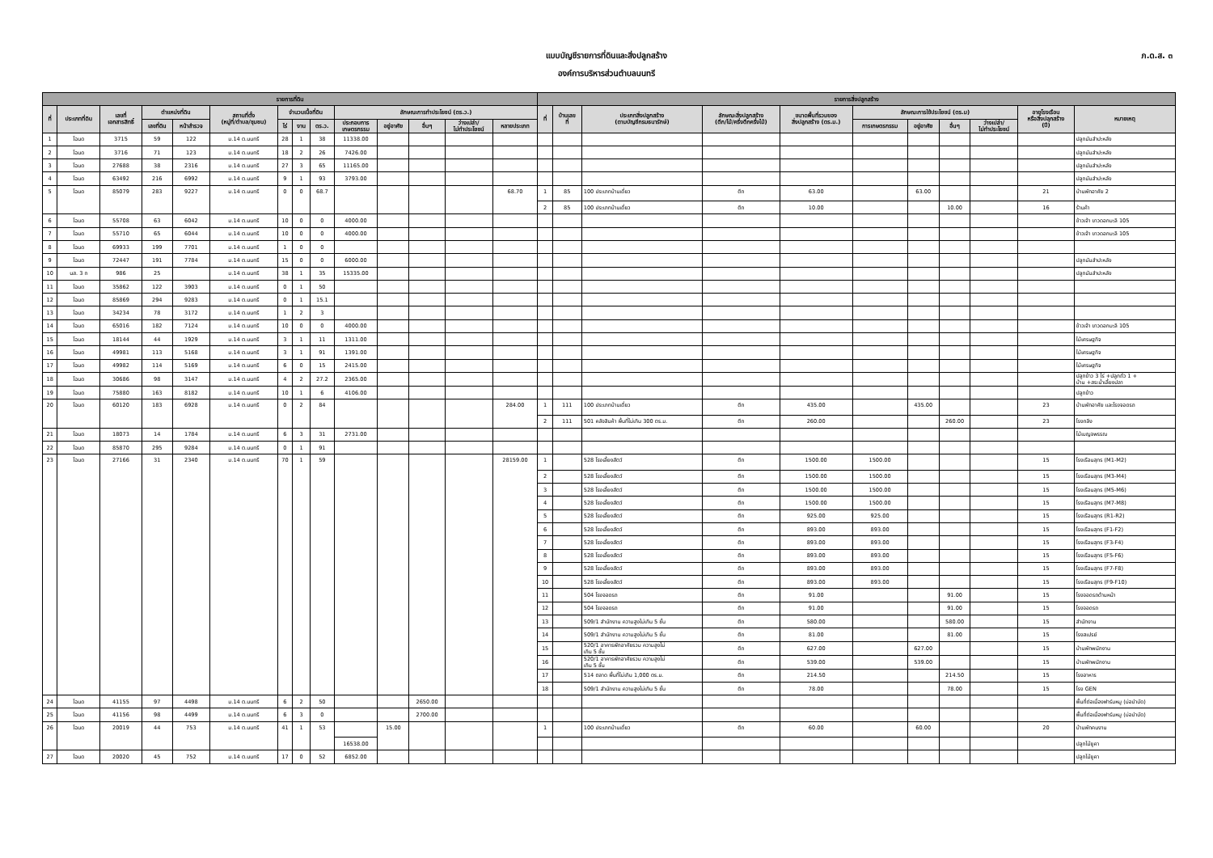ภ.ด.ส. ๓ แบบบัญชีรายการที่ดินและสิ่งปลูกสร้าง
องค์การบริหารส่วนตำบลนนทรี
| รายการที่ดิน | | | | | | | | | | | | | | รายการสิ่งปลูกสร้าง | | | | | | | | | | |
| --- | --- | --- | --- | --- | --- | --- | --- | --- | --- | --- | --- | --- | --- | --- | --- | --- | --- | --- | --- | --- | --- | --- | --- | --- |
| ที่ | ประเภทที่ดิน | เลขที่ เอกสารสิทธิ์ | ตำแหน่งที่ดิน | | สถานที่ตั้ง (หมู่ที่/ตำบล/ชุมชน) | จำนวนเนื้อที่ดิน | | | ลักษณะการทำประโยชน์ (ตร.ว.) | | | | | ที่ | บ้านเลข ที่ | ประเภทสิ่งปลูกสร้าง (ตามบัญชีกรมธนารักษ์) | ลักษณะสิ่งปลูกสร้าง (ตึก/ไม้/ครึ่งตึกครึ่งไม้) | ขนาดพื้นที่รวมของ สิ่งปลูกสร้าง (ตร.ม.) | ลักษณะการใช้ประโยชน์ (ตร.ม) | | | | อายุโรงเรือน หรือสิ่งปลุกสร้าง (ปี) | หมายเหตุ |
| | | | เลขที่ดิน | หน้าสำรวจ | | ไร่ | งาน | ตร.ว. | ประกอบการ เกษตรกรรม | อยู่อาศัย | อื่นๆ | ว่างเปล่า/ ไม่ทำประโยชน์ | หลายประเภท | | | | | | การเกษตรกรรม | อยู่อาศัย | อื่นๆ | ว่างเปล่า/ ไม่ทำประโยชน์ | | |
| 1 | โฉนด | 3715 | 59 | 122 | ม.14 ต.นนทรี | 28 | 1 | 38 | 11338.00 | | | | | | | | | | | | | | | ปลูกมันสำปะหลัง |
| 2 | โฉนด | 3716 | 71 | 123 | ม.14 ต.นนทรี | 18 | 2 | 26 | 7426.00 | | | | | | | | | | | | | | | ปลูกมันสำปะหลัง |
| 3 | โฉนด | 27688 | 38 | 2316 | ม.14 ต.นนทรี | 27 | 3 | 65 | 11165.00 | | | | | | | | | | | | | | | ปลูกมันสำปะหลัง |
| 4 | โฉนด | 63492 | 216 | 6992 | ม.14 ต.นนทรี | 9 | 1 | 93 | 3793.00 | | | | | | | | | | | | | | | ปลูกมันสำปะหลัง |
| 5 | โฉนด | 85079 | 283 | 9227 | ม.14 ต.นนทรี | 0 | 0 | 68.7 | | | | | 68.70 | 1 | 85 | 100 ประเภทบ้านเดี่ยว | ตึก | 63.00 | | 63.00 | | | 21 | บ้านพักอาศัย 2 |
| | | | | | | | | | | | | | | 2 | 85 | 100 ประเภทบ้านเดี่ยว | ตึก | 10.00 | | | 10.00 | | 16 | ร้านค้า |
| 6 | โฉนด | 55708 | 63 | 6042 | ม.14 ต.นนทรี | 10 | 0 | 0 | 4000.00 | | | | | | | | | | | | | | | ข้าวเจ้า ขาวดอกมะลิ 105 |
| 7 | โฉนด | 55710 | 65 | 6044 | ม.14 ต.นนทรี | 10 | 0 | 0 | 4000.00 | | | | | | | | | | | | | | | ข้าวเจ้า ขาวดอกมะลิ 105 |
| 8 | โฉนด | 69933 | 199 | 7701 | ม.14 ต.นนทรี | 1 | 0 | 0 | | | | | | | | | | | | | | | | |
| 9 | โฉนด | 72447 | 191 | 7784 | ม.14 ต.นนทรี | 15 | 0 | 0 | 6000.00 | | | | | | | | | | | | | | | ปลูกมันสำปะหลัง |
| 10 | นส. 3 ก | 986 | 25 | | ม.14 ต.นนทรี | 38 | 1 | 35 | 15335.00 | | | | | | | | | | | | | | | ปลูกมันสำปะหลัง |
| 11 | โฉนด | 35862 | 122 | 3903 | ม.14 ต.นนทรี | 0 | 1 | 50 | | | | | | | | | | | | | | | | |
| 12 | โฉนด | 85869 | 294 | 9283 | ม.14 ต.นนทรี | 0 | 1 | 15.1 | | | | | | | | | | | | | | | | |
| 13 | โฉนด | 34234 | 78 | 3172 | ม.14 ต.นนทรี | 1 | 2 | 3 | | | | | | | | | | | | | | | | |
| 14 | โฉนด | 65016 | 182 | 7124 | ม.14 ต.นนทรี | 10 | 0 | 0 | 4000.00 | | | | | | | | | | | | | | | ข้าวเจ้า ขาวดอกมะลิ 105 |
| 15 | โฉนด | 18144 | 44 | 1929 | ม.14 ต.นนทรี | 3 | 1 | 11 | 1311.00 | | | | | | | | | | | | | | | ไม้เศรษฐกิจ |
| 16 | โฉนด | 49981 | 113 | 5168 | ม.14 ต.นนทรี | 3 | 1 | 91 | 1391.00 | | | | | | | | | | | | | | | ไม้เศรษฐกิจ |
| 17 | โฉนด | 49982 | 114 | 5169 | ม.14 ต.นนทรี | 6 | 0 | 15 | 2415.00 | | | | | | | | | | | | | | | ไม้เศรษฐกิจ |
| 18 | โฉนด | 30686 | 98 | 3147 | ม.14 ต.นนทรี | 4 | 2 | 27.2 | 2365.00 | | | | | | | | | | | | | | | ปลูกข้าว 3 ไร่ +ปลูกถั่ว 1 + บ้าน +สระน้ำเลี้ยงปลา |
| 19 | โฉนด | 75880 | 163 | 8182 | ม.14 ต.นนทรี | 10 | 1 | 6 | 4106.00 | | | | | | | | | | | | | | | ปลูกข้าว |
| 20 | โฉนด | 60120 | 183 | 6928 | ม.14 ต.นนทรี | 0 | 2 | 84 | | | | | 284.00 | 1 | 111 | 100 ประเภทบ้านเดี่ยว | ตึก | 435.00 | | 435.00 | | | 23 | บ้านพักอาศัย และโรงจอดรถ |
| | | | | | | | | | | | | | | 2 | 111 | 501 คลังสินค้า พื้นที่ไม่เกิน 300 ตร.ม. | ตึก | 260.00 | | | 260.00 | | 23 | โรงกลึง |
| 21 | โฉนด | 18073 | 14 | 1784 | ม.14 ต.นนทรี | 6 | 3 | 31 | 2731.00 | | | | | | | | | | | | | | | ไม้เบญจพรรณ |
| 22 | โฉนด | 85870 | 295 | 9284 | ม.14 ต.นนทรี | 0 | 1 | 91 | | | | | | | | | | | | | | | | |
| 23 | โฉนด | 27166 | 31 | 2340 | ม.14 ต.นนทรี | 70 | 1 | 59 | | | | | 28159.00 | 1 | | 528 โรงเลี้ยงสัตว์ | ตึก | 1500.00 | 1500.00 | | | | 15 | โรงเรือนสุกร (M1-M2) |
| | | | | | | | | | | | | | | 2 | | 528 โรงเลี้ยงสัตว์ | ตึก | 1500.00 | 1500.00 | | | | 15 | โรงเรือนสุกร (M3-M4) |
| | | | | | | | | | | | | | | 3 | | 528 โรงเลี้ยงสัตว์ | ตึก | 1500.00 | 1500.00 | | | | 15 | โรงเรือนสุกร (M5-M6) |
| | | | | | | | | | | | | | | 4 | | 528 โรงเลี้ยงสัตว์ | ตึก | 1500.00 | 1500.00 | | | | 15 | โรงเรือนสุกร (M7-M8) |
| | | | | | | | | | | | | | | 5 | | 528 โรงเลี้ยงสัตว์ | ตึก | 925.00 | 925.00 | | | | 15 | โรงเรือนสุกร (R1-R2) |
| | | | | | | | | | | | | | | 6 | | 528 โรงเลี้ยงสัตว์ | ตึก | 893.00 | 893.00 | | | | 15 | โรงเรือนสุกร (F1-F2) |
| | | | | | | | | | | | | | | 7 | | 528 โรงเลี้ยงสัตว์ | ตึก | 893.00 | 893.00 | | | | 15 | โรงเรือนสุกร (F3-F4) |
| | | | | | | | | | | | | | | 8 | | 528 โรงเลี้ยงสัตว์ | ตึก | 893.00 | 893.00 | | | | 15 | โรงเรือนสุกร (F5-F6) |
| | | | | | | | | | | | | | | 9 | | 528 โรงเลี้ยงสัตว์ | ตึก | 893.00 | 893.00 | | | | 15 | โรงเรือนสุกร (F7-F8) |
| | | | | | | | | | | | | | | 10 | | 528 โรงเลี้ยงสัตว์ | ตึก | 893.00 | 893.00 | | | | 15 | โรงเรือนสุกร (F9-F10) |
| | | | | | | | | | | | | | | 11 | | 504 โรงจอดรถ | ตึก | 91.00 | | | 91.00 | | 15 | โรงจอดรถด้านหน้า |
| | | | | | | | | | | | | | | 12 | | 504 โรงจอดรถ | ตึก | 91.00 | | | 91.00 | | 15 | โรงจอดรถ |
| | | | | | | | | | | | | | | 13 | | 509/1 สำนักงาน ความสูงไม่เกิน 5 ชั้น | ตึก | 580.00 | | | 580.00 | | 15 | สำนักงาน |
| | | | | | | | | | | | | | | 14 | | 509/1 สำนักงาน ความสูงไม่เกิน 5 ชั้น | ตึก | 81.00 | | | 81.00 | | 15 | โรงสเปรย์ |
| | | | | | | | | | | | | | | 15 | | 520/1 อาคารพักอาศัยรวม ความสูงไม่ เกิน 5 ชั้น | ตึก | 627.00 | | 627.00 | | | 15 | บ้านพักพนักงาน |
| | | | | | | | | | | | | | | 16 | | 520/1 อาคารพักอาศัยรวม ความสูงไม่ เกิน 5 ชั้น | ตึก | 539.00 | | 539.00 | | | 15 | บ้านพักพนักงาน |
| | | | | | | | | | | | | | | 17 | | 514 ตลาด พื้นที่ไม่เกิน 1,000 ตร.ม. | ตึก | 214.50 | | | 214.50 | | 15 | โรงอาหาร |
| | | | | | | | | | | | | | | 18 | | 509/1 สำนักงาน ความสูงไม่เกิน 5 ชั้น | ตึก | 78.00 | | | 78.00 | | 15 | โรง GEN |
| 24 | โฉนด | 41155 | 97 | 4498 | ม.14 ต.นนทรี | 6 | 2 | 50 | | | 2650.00 | | | | | | | | | | | | | พื้นที่ต่อเนื่องฟาร์มหมู (บ่อบำบัด) |
| 25 | โฉนด | 41156 | 98 | 4499 | ม.14 ต.นนทรี | 6 | 3 | 0 | | | 2700.00 | | | | | | | | | | | | | พื้นที่ต่อเนื่องฟาร์มหมู (บ่อบำบัด) |
| 26 | โฉนด | 20019 | 44 | 753 | ม.14 ต.นนทรี | 41 | 1 | 53 | | 15.00 | | | | 1 | | 100 ประเภทบ้านเดี่ยว | ตึก | 60.00 | | 60.00 | | | 20 | บ้านพักคนงาน |
| | | | | | | | | | 16538.00 | | | | | | | | | | | | | | | ปลูกไม้ยูคา |
| 27 | โฉนด | 20020 | 45 | 752 | ม.14 ต.นนทรี | 17 | 0 | 52 | 6852.00 | | | | | | | | | | | | | | | ปลูกไม้ยูคา |